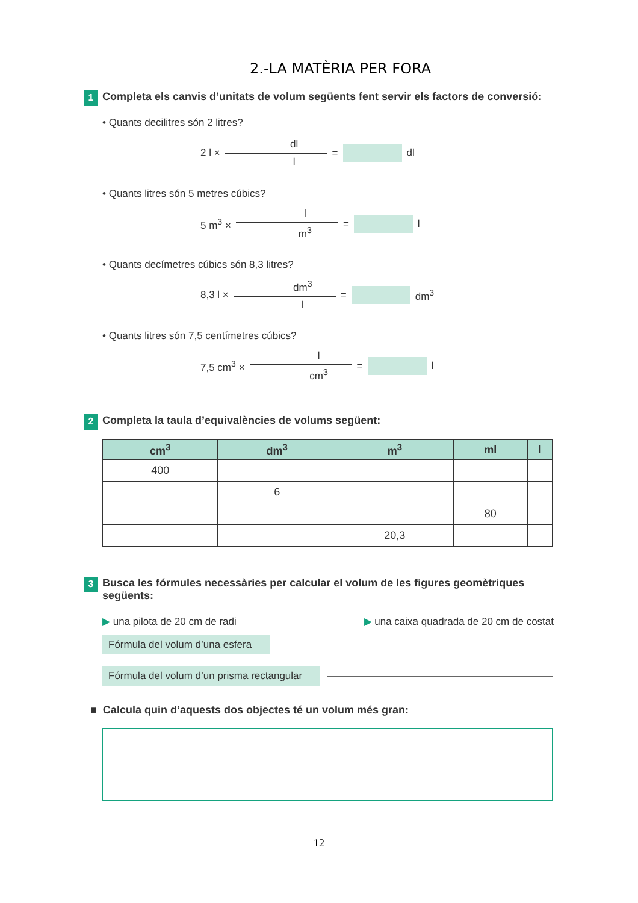2.-LA MATÈRIA PER FORA
1
Completa els canvis d’unitats de volum següents fent servir els factors de conversió:
• Quants decilitres són 2 litres?
2 l ×
dl
l
= dl
• Quants litres són 5 metres cúbics?
5 m<sup>3</sup> ×
l
m<sup>3</sup>
= l
• Quants decímetres cúbics són 8,3 litres?
8,3 l ×
dm<sup>3</sup>
l
= dm<sup>3</sup>
• Quants litres són 7,5 centímetres cúbics?
7,5 cm<sup>3</sup> ×
l
cm<sup>3</sup>
= l
2
Completa la taula d’equivalències de volums següent:
| cm<sup>3</sup> | dm<sup>3</sup> | m<sup>3</sup> | ml | l |
| --- | --- | --- | --- | --- |
| 400 | | | | |
| | 6 | | | |
| | | | 80 | |
| | | 20,3 | | |
3
Busca les fórmules necessàries per calcular el volum de les figures geomètriques
següents:
▶ una pilota de 20 cm de radi ▶ una caixa quadrada de 20 cm de costat
Fórmula del volum d’una esfera
Fórmula del volum d’un prisma rectangular
■ Calcula quin d’aquests dos objectes té un volum més gran:
12